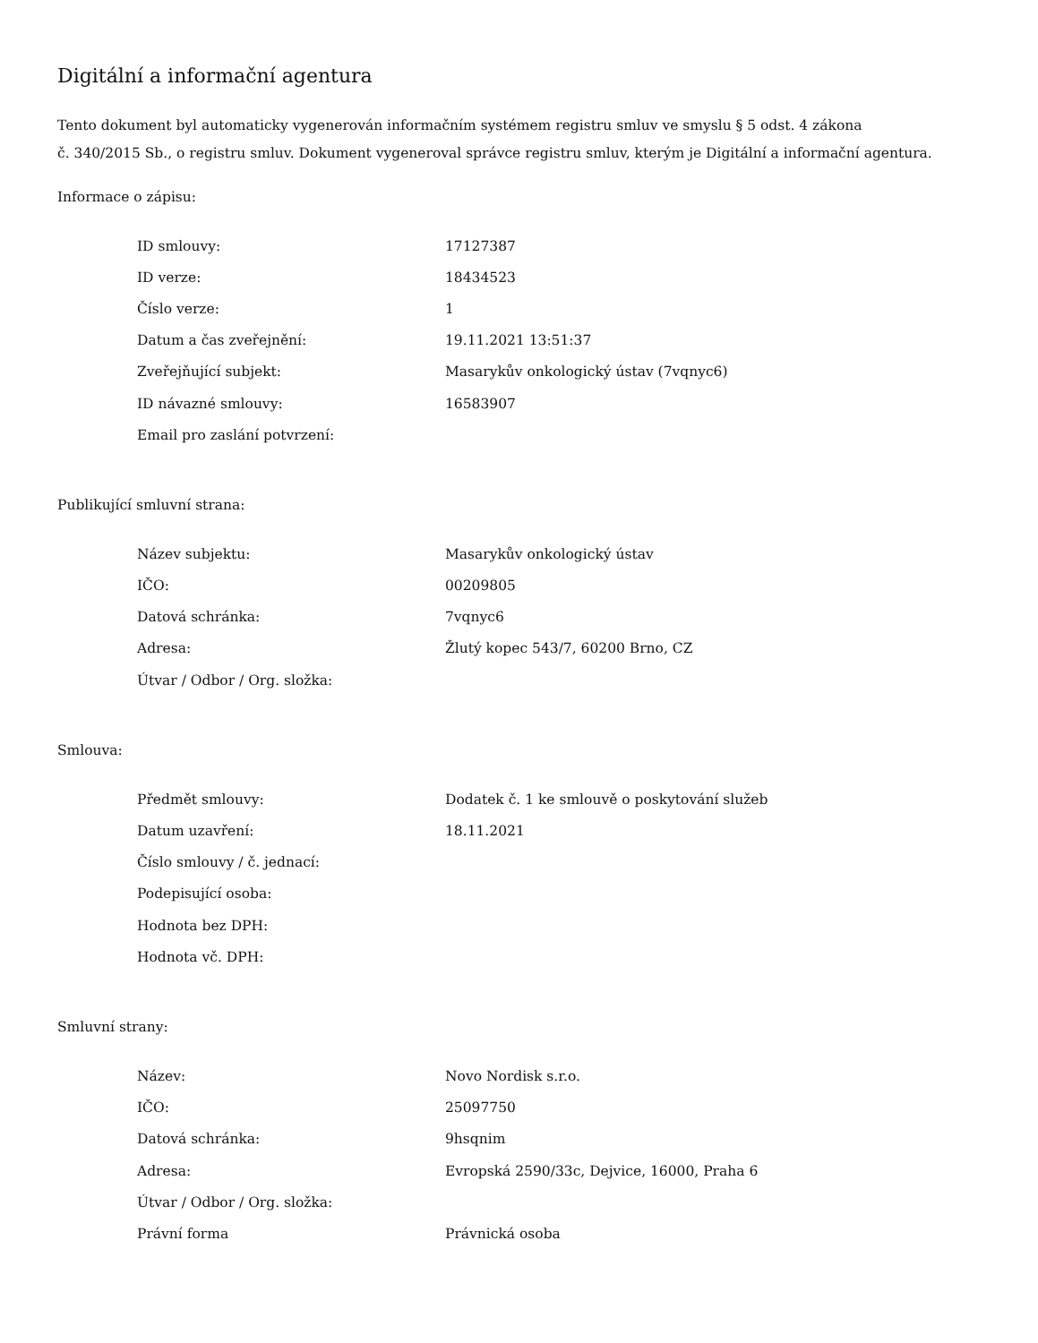Digitální a informační agentura
Tento dokument byl automaticky vygenerován informačním systémem registru smluv ve smyslu § 5 odst. 4 zákona
č. 340/2015 Sb., o registru smluv. Dokument vygeneroval správce registru smluv, kterým je Digitální a informační agentura.
Informace o zápisu:
| ID smlouvy: | 17127387 |
| ID verze: | 18434523 |
| Číslo verze: | 1 |
| Datum a čas zveřejnění: | 19.11.2021 13:51:37 |
| Zveřejňující subjekt: | Masarykův onkologický ústav (7vqnyc6) |
| ID návazné smlouvy: | 16583907 |
| Email pro zaslání potvrzení: | |
Publikující smluvní strana:
| Název subjektu: | Masarykův onkologický ústav |
| IČO: | 00209805 |
| Datová schránka: | 7vqnyc6 |
| Adresa: | Žlutý kopec 543/7, 60200 Brno, CZ |
| Útvar / Odbor / Org. složka: | |
Smlouva:
| Předmět smlouvy: | Dodatek č. 1 ke smlouvě o poskytování služeb |
| Datum uzavření: | 18.11.2021 |
| Číslo smlouvy / č. jednací: | |
| Podepisující osoba: | |
| Hodnota bez DPH: | |
| Hodnota vč. DPH: | |
Smluvní strany:
| Název: | Novo Nordisk s.r.o. |
| IČO: | 25097750 |
| Datová schránka: | 9hsqnim |
| Adresa: | Evropská 2590/33c, Dejvice, 16000, Praha 6 |
| Útvar / Odbor / Org. složka: | |
| Právní forma | Právnická osoba |